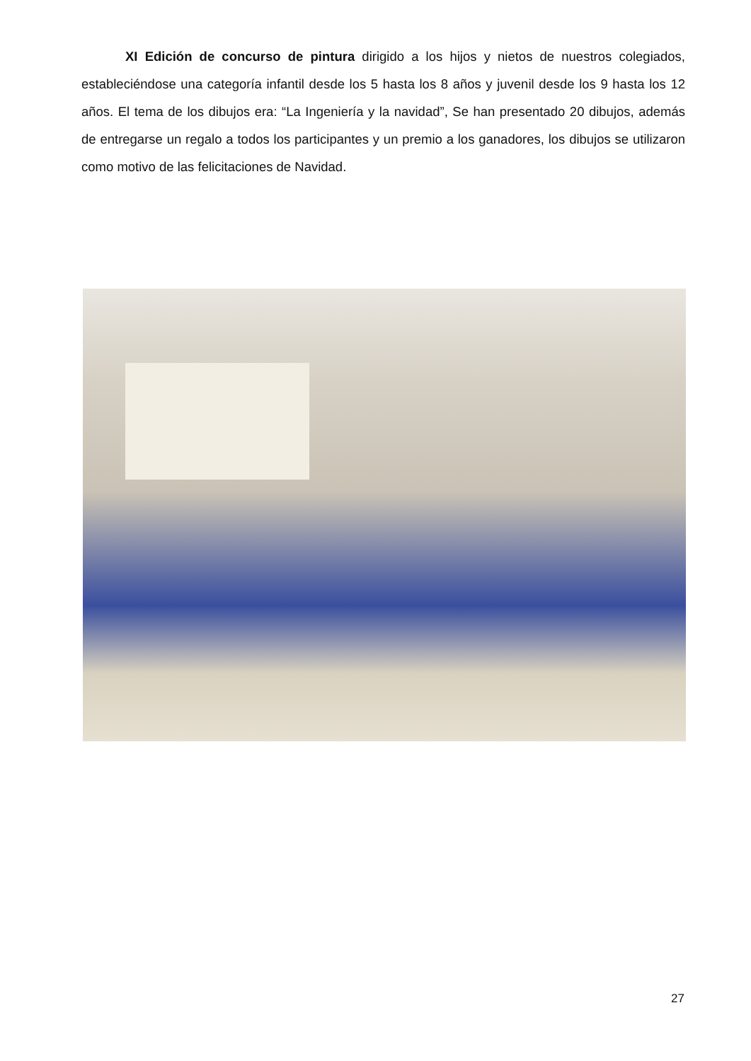XI Edición de concurso de pintura dirigido a los hijos y nietos de nuestros colegiados, estableciéndose una categoría infantil desde los 5 hasta los 8 años y juvenil desde los 9 hasta los 12 años. El tema de los dibujos era: “La Ingeniería y la navidad”, Se han presentado 20 dibujos, además de entregarse un regalo a todos los participantes y un premio a los ganadores, los dibujos se utilizaron como motivo de las felicitaciones de Navidad.
27